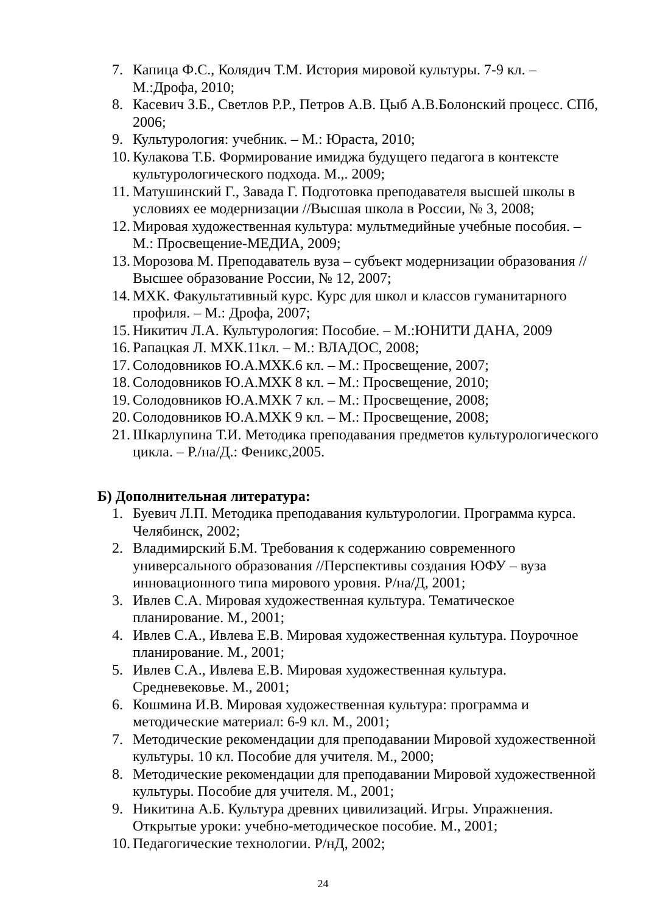7. Капица Ф.С., Колядич Т.М. История мировой культуры. 7-9 кл. – М.:Дрофа, 2010;
8. Касевич З.Б., Светлов Р.Р., Петров А.В. Цыб А.В.Болонский процесс. СПб, 2006;
9. Культурология: учебник. – М.: Юраста, 2010;
10. Кулакова Т.Б. Формирование имиджа будущего педагога в контексте культурологического подхода. М.,. 2009;
11. Матушинский Г., Завада Г. Подготовка преподавателя высшей школы в условиях ее модернизации //Высшая школа в России, № 3, 2008;
12. Мировая художественная культура: мультмедийные учебные пособия. – М.: Просвещение-МЕДИА, 2009;
13. Морозова М. Преподаватель вуза – субъект модернизации образования //Высшее образование России, № 12, 2007;
14. МХК. Факультативный курс. Курс для школ и классов гуманитарного профиля. – М.: Дрофа, 2007;
15. Никитич Л.А. Культурология: Пособие. – М.:ЮНИТИ ДАНА, 2009
16. Рапацкая Л. МХК.11кл. – М.: ВЛАДОС, 2008;
17. Солодовников Ю.А.МХК.6 кл. – М.: Просвещение, 2007;
18. Солодовников Ю.А.МХК 8 кл. – М.: Просвещение, 2010;
19. Солодовников Ю.А.МХК 7 кл. – М.: Просвещение, 2008;
20. Солодовников Ю.А.МХК 9 кл. – М.: Просвещение, 2008;
21. Шкарлупина Т.И. Методика преподавания предметов культурологического цикла. – Р./на/Д.: Феникс,2005.
Б) Дополнительная литература:
1. Буевич Л.П. Методика преподавания культурологии. Программа курса. Челябинск, 2002;
2. Владимирский Б.М. Требования к содержанию современного универсального образования //Перспективы создания ЮФУ – вуза инновационного типа мирового уровня. Р/на/Д, 2001;
3. Ивлев С.А. Мировая художественная культура. Тематическое планирование. М., 2001;
4. Ивлев С.А., Ивлева Е.В. Мировая художественная культура. Поурочное планирование. М., 2001;
5. Ивлев С.А., Ивлева Е.В. Мировая художественная культура. Средневековье. М., 2001;
6. Кошмина И.В. Мировая художественная культура: программа и методические материал: 6-9 кл. М., 2001;
7. Методические рекомендации для преподавании Мировой художественной культуры. 10 кл. Пособие для учителя. М., 2000;
8. Методические рекомендации для преподавании Мировой художественной культуры. Пособие для учителя. М., 2001;
9. Никитина А.Б. Культура древних цивилизаций. Игры. Упражнения. Открытые уроки: учебно-методическое пособие. М., 2001;
10. Педагогические технологии. Р/нД, 2002;
24